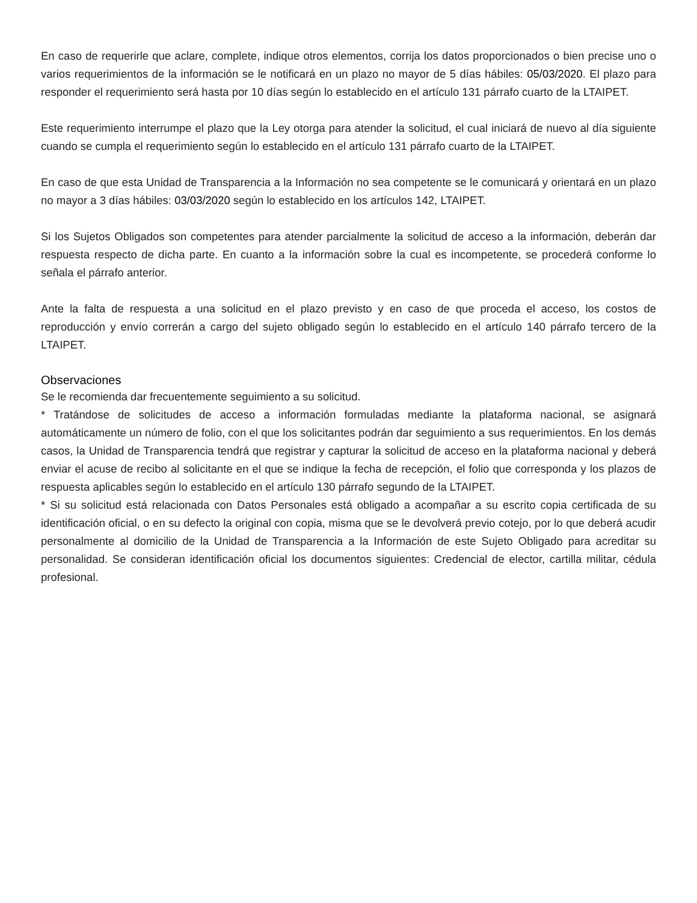En caso de requerirle que aclare, complete, indique otros elementos, corrija los datos proporcionados o bien precise uno o varios requerimientos de la información se le notificará en un plazo no mayor de 5 días hábiles: 05/03/2020. El plazo para responder el requerimiento será hasta por 10 días según lo establecido en el artículo 131 párrafo cuarto de la LTAIPET.
Este requerimiento interrumpe el plazo que la Ley otorga para atender la solicitud, el cual iniciará de nuevo al día siguiente cuando se cumpla el requerimiento según lo establecido en el artículo 131 párrafo cuarto de la LTAIPET.
En caso de que esta Unidad de Transparencia a la Información no sea competente se le comunicará y orientará en un plazo no mayor a 3 días hábiles: 03/03/2020 según lo establecido en los artículos 142, LTAIPET.
Si los Sujetos Obligados son competentes para atender parcialmente la solicitud de acceso a la información, deberán dar respuesta respecto de dicha parte. En cuanto a la información sobre la cual es incompetente, se procederá conforme lo señala el párrafo anterior.
Ante la falta de respuesta a una solicitud en el plazo previsto y en caso de que proceda el acceso, los costos de reproducción y envío correrán a cargo del sujeto obligado según lo establecido en el artículo 140 párrafo tercero de la LTAIPET.
Observaciones
Se le recomienda dar frecuentemente seguimiento a su solicitud.
* Tratándose de solicitudes de acceso a información formuladas mediante la plataforma nacional, se asignará automáticamente un número de folio, con el que los solicitantes podrán dar seguimiento a sus requerimientos. En los demás casos, la Unidad de Transparencia tendrá que registrar y capturar la solicitud de acceso en la plataforma nacional y deberá enviar el acuse de recibo al solicitante en el que se indique la fecha de recepción, el folio que corresponda y los plazos de respuesta aplicables según lo establecido en el artículo 130 párrafo segundo de la LTAIPET.
* Si su solicitud está relacionada con Datos Personales está obligado a acompañar a su escrito copia certificada de su identificación oficial, o en su defecto la original con copia, misma que se le devolverá previo cotejo, por lo que deberá acudir personalmente al domicilio de la Unidad de Transparencia a la Información de este Sujeto Obligado para acreditar su personalidad. Se consideran identificación oficial los documentos siguientes: Credencial de elector, cartilla militar, cédula profesional.